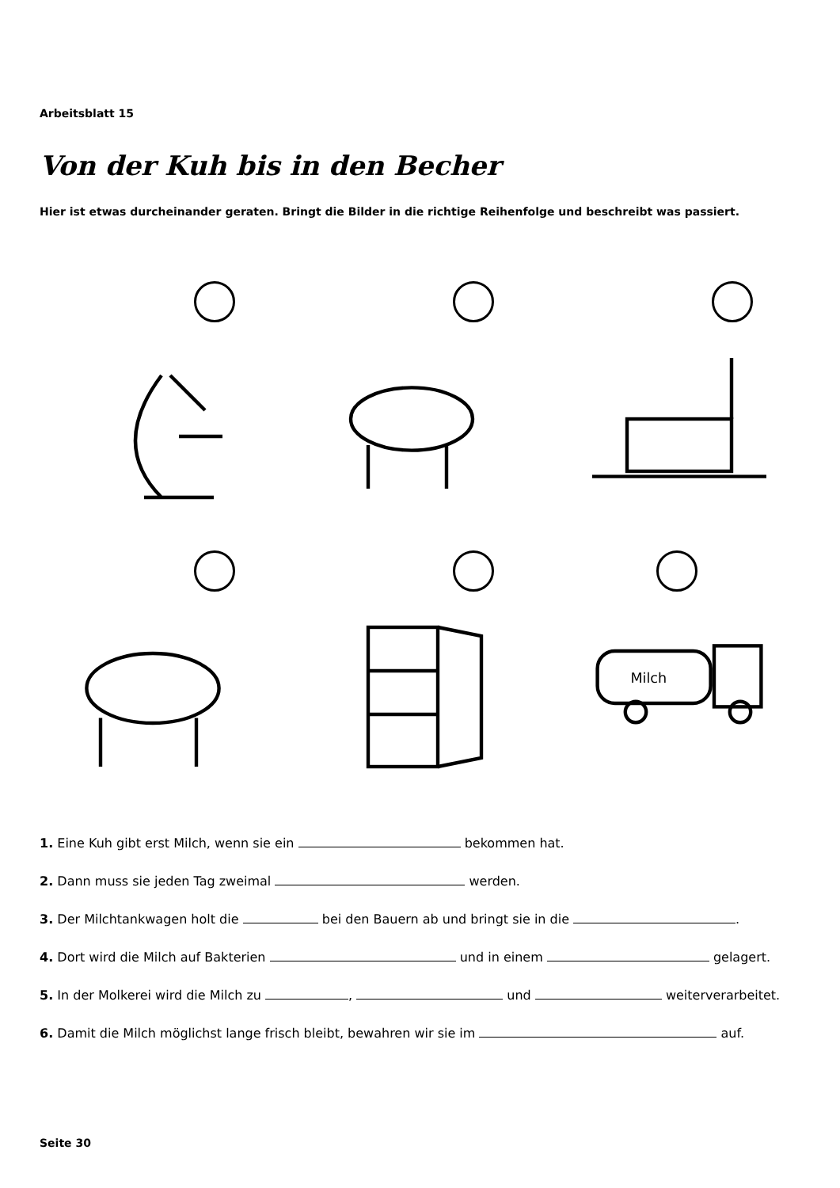Arbeitsblatt 15
Von der Kuh bis in den Becher
Hier ist etwas durcheinander geraten. Bringt die Bilder in die richtige Reihenfolge und beschreibt was passiert.
Milch
1. Eine Kuh gibt erst Milch, wenn sie ein bekommen hat.
2. Dann muss sie jeden Tag zweimal werden.
3. Der Milchtankwagen holt die bei den Bauern ab und bringt sie in die .
4. Dort wird die Milch auf Bakterien und in einem gelagert.
5. In der Molkerei wird die Milch zu , und weiterverarbeitet.
6. Damit die Milch möglichst lange frisch bleibt, bewahren wir sie im auf.
Seite 30